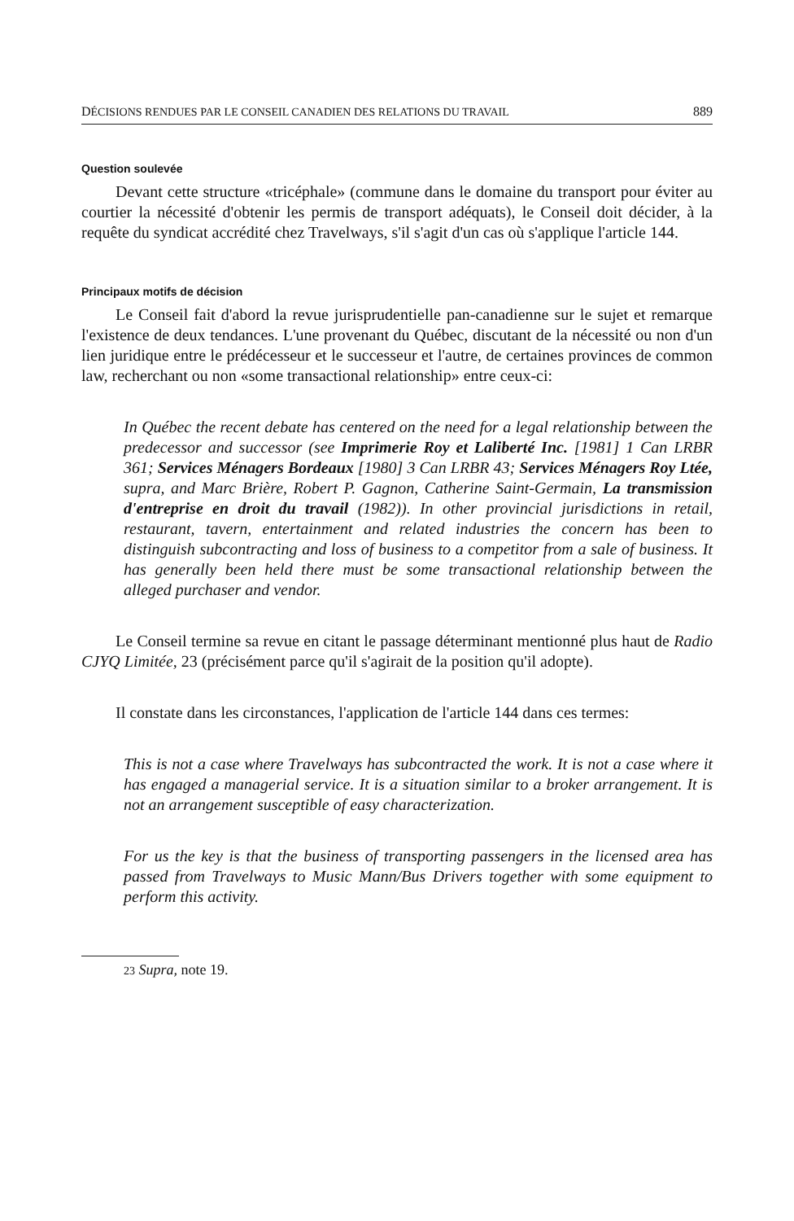DÉCISIONS RENDUES PAR LE CONSEIL CANADIEN DES RELATIONS DU TRAVAIL 889
Question soulevée
Devant cette structure «tricéphale» (commune dans le domaine du transport pour éviter au courtier la nécessité d'obtenir les permis de transport adéquats), le Conseil doit décider, à la requête du syndicat accrédité chez Travelways, s'il s'agit d'un cas où s'applique l'article 144.
Principaux motifs de décision
Le Conseil fait d'abord la revue jurisprudentielle pan-canadienne sur le sujet et remarque l'existence de deux tendances. L'une provenant du Québec, discutant de la nécessité ou non d'un lien juridique entre le prédécesseur et le successeur et l'autre, de certaines provinces de common law, recherchant ou non «some transactional relationship» entre ceux-ci:
In Québec the recent debate has centered on the need for a legal relationship between the predecessor and successor (see Imprimerie Roy et Laliberté Inc. [1981] 1 Can LRBR 361; Services Ménagers Bordeaux [1980] 3 Can LRBR 43; Services Ménagers Roy Ltée, supra, and Marc Brière, Robert P. Gagnon, Catherine Saint-Germain, La transmission d'entreprise en droit du travail (1982)). In other provincial jurisdictions in retail, restaurant, tavern, entertainment and related industries the concern has been to distinguish subcontracting and loss of business to a competitor from a sale of business. It has generally been held there must be some transactional relationship between the alleged purchaser and vendor.
Le Conseil termine sa revue en citant le passage déterminant mentionné plus haut de Radio CJYQ Limitée, 23 (précisément parce qu'il s'agirait de la position qu'il adopte).
Il constate dans les circonstances, l'application de l'article 144 dans ces termes:
This is not a case where Travelways has subcontracted the work. It is not a case where it has engaged a managerial service. It is a situation similar to a broker arrangement. It is not an arrangement susceptible of easy characterization.
For us the key is that the business of transporting passengers in the licensed area has passed from Travelways to Music Mann/Bus Drivers together with some equipment to perform this activity.
23 Supra, note 19.